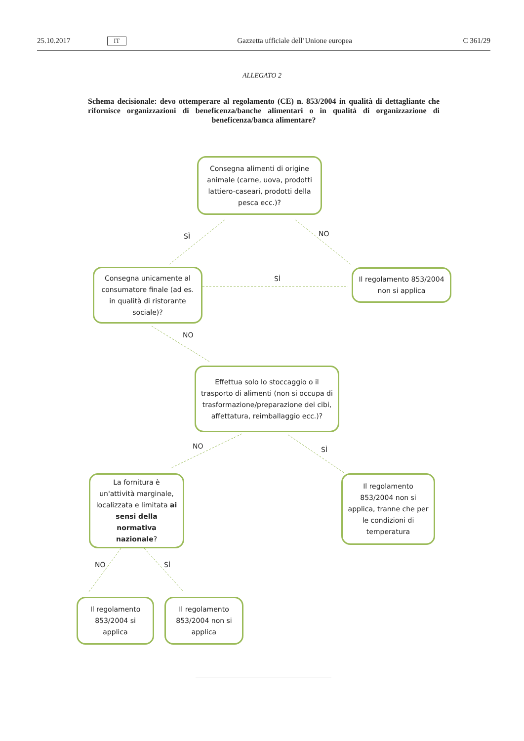25.10.2017 IT Gazzetta ufficiale dell’Unione europea C 361/29
ALLEGATO 2
Schema decisionale: devo ottemperare al regolamento (CE) n. 853/2004 in qualità di dettagliante che rifornisce organizzazioni di beneficenza/banche alimentari o in qualità di organizzazione di beneficenza/banca alimentare?
Consegna alimenti di origine animale (carne, uova, prodotti lattiero-caseari, prodotti della pesca ecc.)?
SÌ NO
Consegna unicamente al consumatore finale (ad es. in qualità di ristorante sociale)?
SÌ
Il regolamento 853/2004 non si applica
NO
Effettua solo lo stoccaggio o il trasporto di alimenti (non si occupa di trasformazione/preparazione dei cibi, affettatura, reimballaggio ecc.)?
NO SÌ
La fornitura è un'attività marginale, localizzata e limitata ai sensi della normativa nazionale?
Il regolamento 853/2004 non si applica, tranne che per le condizioni di temperatura
NO SÌ
Il regolamento 853/2004 si applica
Il regolamento 853/2004 non si applica